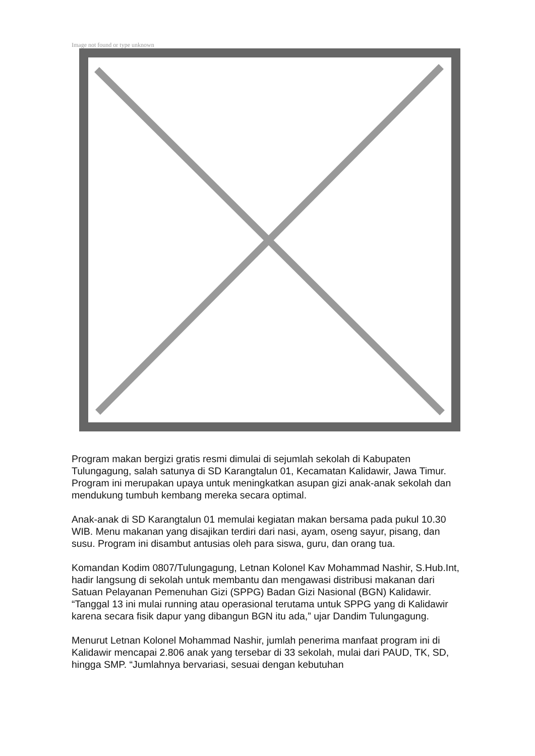Image not found or type unknown
Program makan bergizi gratis resmi dimulai di sejumlah sekolah di Kabupaten Tulungagung, salah satunya di SD Karangtalun 01, Kecamatan Kalidawir, Jawa Timur. Program ini merupakan upaya untuk meningkatkan asupan gizi anak-anak sekolah dan mendukung tumbuh kembang mereka secara optimal.
Anak-anak di SD Karangtalun 01 memulai kegiatan makan bersama pada pukul 10.30 WIB. Menu makanan yang disajikan terdiri dari nasi, ayam, oseng sayur, pisang, dan susu. Program ini disambut antusias oleh para siswa, guru, dan orang tua.
Komandan Kodim 0807/Tulungagung, Letnan Kolonel Kav Mohammad Nashir, S.Hub.Int, hadir langsung di sekolah untuk membantu dan mengawasi distribusi makanan dari Satuan Pelayanan Pemenuhan Gizi (SPPG) Badan Gizi Nasional (BGN) Kalidawir. “Tanggal 13 ini mulai running atau operasional terutama untuk SPPG yang di Kalidawir karena secara fisik dapur yang dibangun BGN itu ada,” ujar Dandim Tulungagung.
Menurut Letnan Kolonel Mohammad Nashir, jumlah penerima manfaat program ini di Kalidawir mencapai 2.806 anak yang tersebar di 33 sekolah, mulai dari PAUD, TK, SD, hingga SMP. “Jumlahnya bervariasi, sesuai dengan kebutuhan